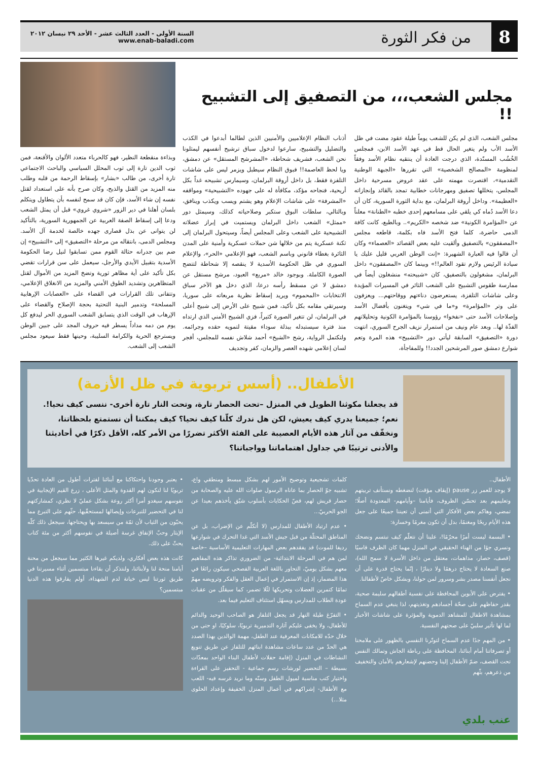8
من فكر الثورة
السنة الأولى - العدد الثالث عشر - الأحد ٢٩ نيسان ٢٠١٢
www.enab-baladi.com
مجلس الشعب،،، من التصفيق إلى التشبيح !!
مجلس الشعب، الذي لم يكن للشعب يوماً طيلة عقود مضت في ظل الأسد الأب ولم يتغير الحال قط في عهد الأسد الابن، فمجلس الخُشُب المسنّدة، الذي درجت العادة أن ينتقيه نظام الأسد وفقاً لمنظومة «المصالح الشخصية» التي تقررها «الجبهة الوطنية التقدمية»، اقتصرت مهمته على عقد عروض مسرحية داخل المجلس، يتخللها تصفيق ومهرجانات خطابية تمجد بالقائد وإنجازاته «العظيمة». وداخل أروقة البرلمان، مع بداية الثورة السورية، كان أن دعا الأسد دُماه كي يلقي على مسامعهم إحدى خطبه «الطنانة» معلناً عن «المؤامرة الكونية» ضد شخصه «الكريم».. وبالطبع، كانت كافة الدمى حاضرة، كلما فتح الأسد فاه بكلمة، قاطعه مجلس «المصفقون» بالتصفيق وألقيت عليه بعض القصائد «العصماء» وكان أن قالوا فيه العبارة الشهيرة: «إنت الوطن العربي قليل عليك يا سيادة الرئيس ولازم تقود العالم!!» وبينما كان «المصفقون» داخل البرلمان، مشغولون بالتصفيق، كان «شبيحته» منشغلون أيضاً في ممارسة طقوس التشبيح على الشعب الثائر في المسيرات المؤيدة وعلى شاشات التلفزة، يستعرضون دناءتهم ووقاحتهم... ويعزفون على وتر «المؤامرة» و«ما في شي» ويتغنون بأفضال الأسد وإصلاحات الأسد حتى «نفخوا» رؤوسنا بالمؤامرة الكونية وتحليلاتهم الفذّة لها.. وبعد عام ونيف من استمرار نزيف الجرح السوري، انتهت دورة «التصفيق» السابقة ليأتي دور «التشبيح» هذه المرة وتعم شوارع دمشق صور المرشحين الجدد!! وللمفاجأة،
أذناب النظام الإعلاميين والأمنيين الذين لطالما أبدعوا في الكذب والتضليل والتشبيح، سارعوا لدخول سباق ترشيح أنفسهم ليمثلونا نحن الشعب، فشريف شحاطة، «المشرشح المستقل» عن دمشق، ويا لحظ العاصمة!! فبوق النظام سيطبل ويزمر ليس على شاشات التلفزة فقط، بل داخل أروقة البرلمان، وسيمارس تشبيحه غداً بكل أريحية، فنجاحه مؤكد، مكافأة له على جهوده «التشبيحية» ومواقفه «المشرفة» على شاشات الإعلام وهو يشتم ويسب ويكذب وينافق، وبالتالي، سلطات البوق ستكبر وصلاحياته كذلك، وسيمثل دور «ممثل» الشعب داخل البرلمان ويستميت في إبراز عضلاته التشبيحية على الشعب وعلى المجلس أيضاً، وسيتحول البرلمان إلى ثكنة عسكرية يتم من خلالها شن حملات عسكرية وأمنية على المدن الثائرة بغطاء قانوني وباسم الشعب، فهو الإعلامي «الحر»، والإعلام السوري في ظل الحكومة الأسدية لا ينقصه إلا شحاطة لتتضح الصورة الكاملة. وبوجود خالد «مربع» العبود، مرشح مستقل عن دمشق لا عن مسقط رأسه درعا، الذي دخل هو الآخر سباق الانتخابات «المحموم» ويريد إسقاط نظرية مربعاته على سوريا، وسيرتقي مقامه بكل تأكيد، فمن شبيح على الأرض إلى شبيح أعلى في البرلمان، لن تتغير الصورة كثيراً، فزي الشبيح الأمني الذي ارتداه منذ فترة سيستبدله ببذلة سوداء مقيتة لتمويه حقده وجرائمه. ولتكتمل الرواية، رشح «الشيخ» أحمد شلاش نفسه للمجلس، أفجر لسان إعلامي شهده العصر والزمان، كفر وتجديف
وبذاءة منقطعة النظير، فهو كالحرباء متعدد الألوان والأقنعة، فمن ثوب الدين تارة إلى ثوب المحلل السياسي والباحث الاجتماعي تارة أخرى، من طالب «بشار» بإسقاط الرحمة من قلبه وطلب منه المزيد من القتل والذبح، وكان صرح بأنه على استعداد لقتل نفسه إن شاء الأسد، فإن كان قد سمح لنفسه بأن يتطاول ويتكلم بلسان أهلنا في دير الزور «شروي غروي» قبل أن يمثل الشعب ودعا إلى إسقاط الصفة العربية عن الجمهورية السورية، بالتأكيد لن يتوانى عن بذل قصارى جهده خالصة لخدمة آل الأسد. ومجلس الدمى، بانتقاله من مرحلة «التصفيق» إلى «التشبيح» إن ضم بين جدرانه حثالة القوم ممن تسابقوا لنيل رضا الحكومة الأسدية بتقبيل الأيدي والأرجل، سيعمل على سن قرارات تقضي بكل تأكيد على أية مظاهر ثورية وتضخ المزيد من الأموال لقتل المتظاهرين وتشديد الطوق الأمني والمزيد من الانغلاق الإعلامي، وتتفانى تلك القرارات في القضاء على «العصابات الإرهابية المسلحة» وتدمير البنية التحتية بحجة الإصلاح والقضاء على الإرهاب في الوقت الذي يتسابق الشعب السوري الحر ليدفع كل يوم من دمه مداداً يسطر فيه حروف المجد على جبين الوطن ويسترجع الحرية والكرامة السليبة، وحينها فقط سيعود مجلس الشعب إلى الشعب.
الأطفال.. (أسس تربوية في ظل الأزمة)
قد يجعلنا مكوثنا الطويل في المنزل –تحت الحصار تارة، وتحت النار تارة أخرى- ننسى كيف نحيا!. نعم؛ جميعنا يدري كيف يعيش، لكن هل ندرك كلّنا كيف نحيا؟ كيف يمكننا أن نستمتع بلحظاتنا، ونخفّف من آثار هذه الأيام العصيبة على الفئة الأكثر تضررًا من الأمر كله، الأقل ذكرًا في أحاديثنا والأدنى ترتيبًا في جداول اهتماماتنا وواجباتنا؟
الأطفال..
لا يوجد للعمر زر pause (إيقاف مؤقت) لنضغطه ونستأنف تربيتهم وتعليمهم بعد تحسّن الظروف، فأيامنا –وأيامهم- المعدودة أصلًا؛ تمضي، وهاكم بعض الأفكار التي أتمنى أن تعيننا جميعًا على جعل هذه الأيام ربحًا ومغنمًا، بدل أن تكون مغرمًا وخسارة:
• البسمة ليست أمرًا محرّمًا!، علينا أن نتعلّم كيف نبتسم ونضحك ونسري جوًا من الهناء الحقيقي في المنزل مهما كان الظرف قاسيًا (قصف، حصار، مداهمات، معتقل من داخل الأسرة لا سمح الله)، صنع السعادة لا يحتاج درهمًا ولا دينارًا ، إنّما يحتاج قدرة على أن نجعل أنفسنا مصدر بشر وسرور لمن حولنا، وبشكل خاصّ لأطفالنا.
• يفترض على الأبوين المحافظة على نفسية أطفالهم سليمة صحية، بقدر حفاظهم على صحّة أجسادهم وتغذيتهم، لذا ينبغي عدم السماح بمشاهدة الاطفال للمشاهد الدموية والمؤثرة على شاشات الأخبار لما لها تأثير سلبيّ على صحتهم النفسية.
• من المهم جدًا عدم السماح لتوتّرنا النفسي بالظهور على ملامحنا أو تصرفاتنا أمام أبنائنا، المحافظة على رباطة الجاش وتمالك النفس تحت القصف، ضمّ الأطفال إلينا وحضنهم لإشعارهم بالأمان والتخفيف من ذعرهم، بثّهم
كلمات تشجيعية وتوضيح الأمور لهم بشكل مبسط ومنطقي واع، تشبيه جوّ الحصار بما عاناه الرسول صلوات الله عليه والصحابة من حصار قريش لهم، قصّ الحكايات بأسلوب شيّق يأخذهم بعيدا عن الجو الحربيّ...
• عدم ارتياد الأطفال للمدارس (لا أتكلّم عن الإضراب، بل عن المناطق المحتلّة من قبل جيش الأسد التي غدا التحرك في شوارعها رديفا للموت) قد يفقدهم بعض المهارات التعليمية الأساسية –خاصة لمن هم في المرحلة الابتدائية- من الضروري تذاكر هذه المفاهيم معهم بشكل يوميّ، التحاور باللغة العربية الفصحى سيكون رائعًا في هذا المضمار، إذ إن الاستمرار في إعمال العقل والفكر وترويضه مهمّ تمامًا كتمرين العضلات وتحريكها لئّلا تضمر، كما سيقلّل من عقبات عودة الطلاب للمدارس ويسهّل استئناف التعليم فيما بعد.
• التفرّغ طيلة النهار قد يجعل التلفاز هو الصاحب الوحيد والدائم للأطفال، ولا يخفى عليكم آثاره التدميرية تربويًا، سلوكيًا، او حتى من خلال حدّه للامكانات المعرفية عند الطفل، مهمة الوالدين بهذا الصدد هي الحدّ من عدد ساعات مشاهدة ابنائهم للتلفاز عن طريق تنويع النشاطات في المنزل (إقامة حفلات لأطفال البناء الواحد بمعدّات بسيطة – التحضير لورشات رسم جماعية - التحفيز على القراءة واختيار كتب مناسبة لميول الطفل وسنّه وما نريد غرسه فيه- اللعب مع الأطفال- إشراكهم في أعمال المنزل الخفيفة وإعداد الحلوى مثلا...)
• يعتبر وجودنا واحتكاكنا مع أبنائنا لفترات أطول من العادة تحدّيا تربويًا لنا لنكون لهم القدوة والمثل الأعلى ، زرع القيم الإيجابية في نفوسهم سيغدو أمرا أكثر روعة بشكل عمليّ لا نظري، كمشاركتهم لنا في التحضير للتبرعات وإيصالها لمستحقّيها، حثّهم على التبرع مما يحبّون من الثياب لأن ثمّة من سيسعد بها ويحتاجها، سيجعل ذلك كلّه الإيثار وحبّ الإنفاق غرسة أصيلة في نفوسهم أكثر من مئة كتاب يحثّ على ذلك.
كانت هذه بعض أفكاري، ولديكم غيرها الكثير مما سيجعل من محنة أيامنا منحة لنا ولأبنائنا، ولنتذكر أن بقاءنا مبتسمين أثناء مسيرتنا في طريق ثورتنا ليس خيانة لدم الشهداء، أولم يفارقوا هذه الدنيا مبتسمين؟
عنب بلدي